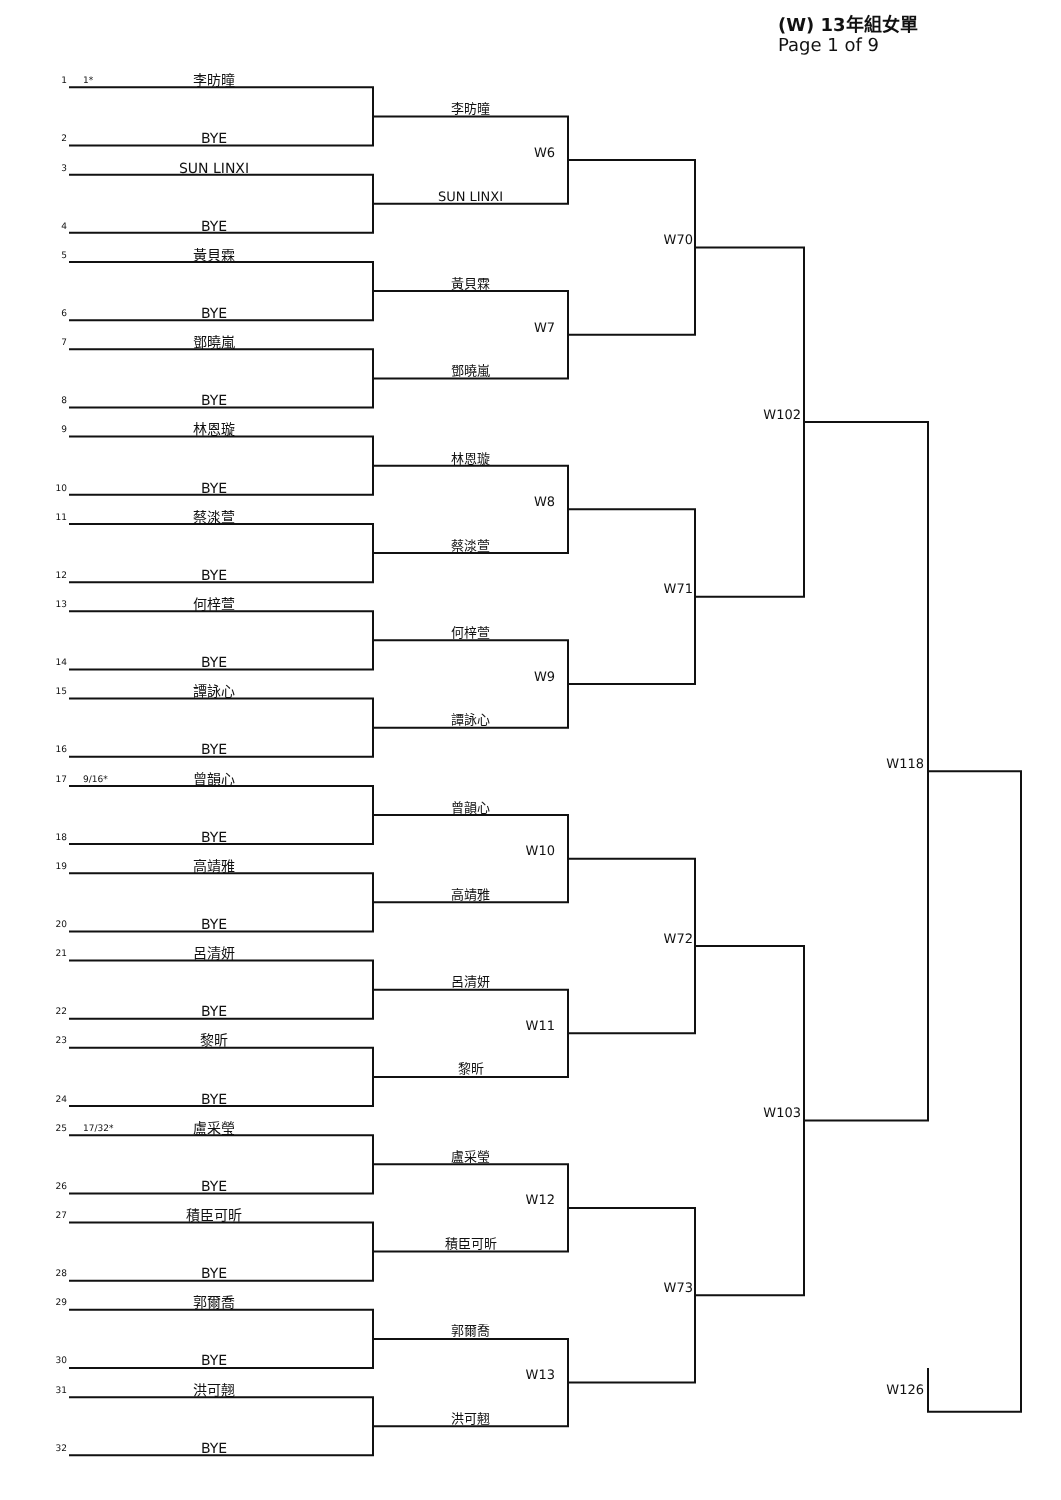(W) 13年組女單
Page 1 of 9
1
1* 李昉曈
2
BYE
3
SUN LINXI
4
BYE
5
黃貝霖
6
BYE
7
鄧曉嵐
8
BYE
9
林恩璇
10
BYE
11
蔡渁萱
12
BYE
13
何梓萱
14
BYE
15
譚詠心
16
BYE
17
9/16* 曾韻心
18
BYE
19
高靖雅
20
BYE
21
呂清妍
22
BYE
23
黎昕
24
BYE
25
17/32* 盧采瑩
26
BYE
27
積臣可昕
28
BYE
29
郭爾喬
30
BYE
31
洪可翹
32
BYE
李昉曈
W6
SUN LINXI
黃貝霖
W7
鄧曉嵐
林恩璇
W8
蔡渁萱
何梓萱
W9
譚詠心
曾韻心
W10
高靖雅
呂清妍
W11
黎昕
盧采瑩
W12
積臣可昕
郭爾喬
W13
洪可翹
W70
W71
W72
W73
W102
W103
W118
W126